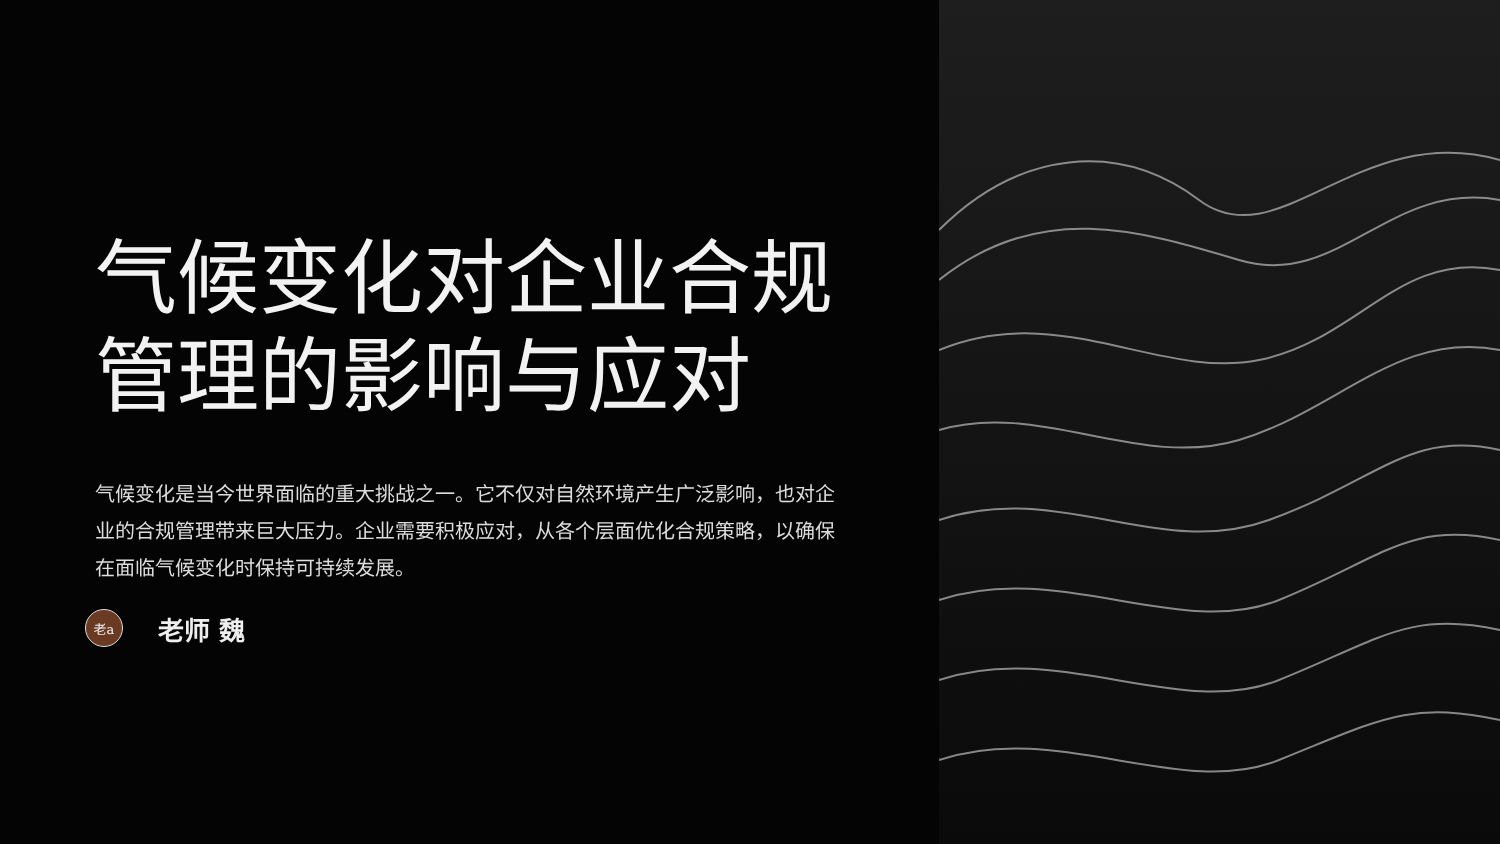气候变化对企业合规管理的影响与应对
气候变化是当今世界面临的重大挑战之一。它不仅对自然环境产生广泛影响，也对企业的合规管理带来巨大压力。企业需要积极应对，从各个层面优化合规策略，以确保在面临气候变化时保持可持续发展。
老a
老师 魏